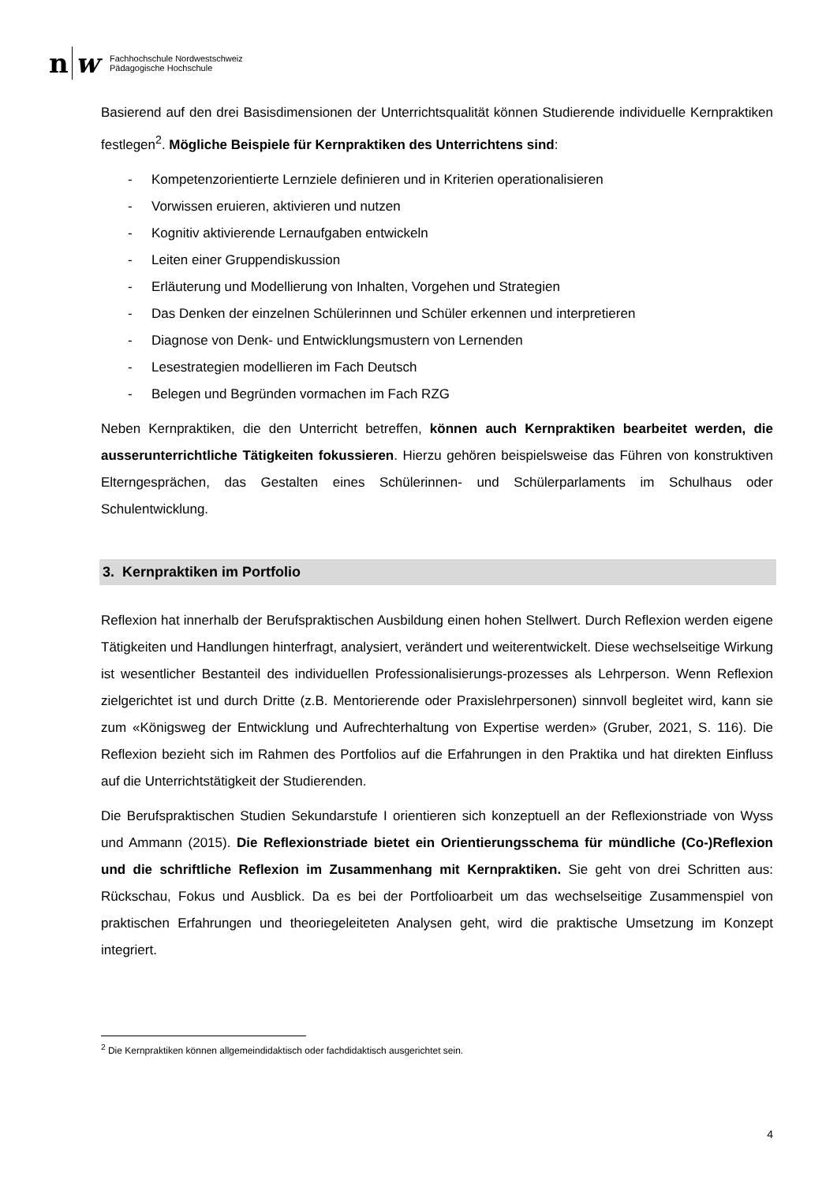n
w
Fachhochschule Nordwestschweiz
Pädagogische Hochschule
Basierend auf den drei Basisdimensionen der Unterrichtsqualität können Studierende individuelle Kernpraktiken festlegen<sup>2</sup>. Mögliche Beispiele für Kernpraktiken des Unterrichtens sind:
- Kompetenzorientierte Lernziele definieren und in Kriterien operationalisieren
- Vorwissen eruieren, aktivieren und nutzen
- Kognitiv aktivierende Lernaufgaben entwickeln
- Leiten einer Gruppendiskussion
- Erläuterung und Modellierung von Inhalten, Vorgehen und Strategien
- Das Denken der einzelnen Schülerinnen und Schüler erkennen und interpretieren
- Diagnose von Denk- und Entwicklungsmustern von Lernenden
- Lesestrategien modellieren im Fach Deutsch
- Belegen und Begründen vormachen im Fach RZG
Neben Kernpraktiken, die den Unterricht betreffen, können auch Kernpraktiken bearbeitet werden, die ausserunterrichtliche Tätigkeiten fokussieren. Hierzu gehören beispielsweise das Führen von konstruktiven Elterngesprächen, das Gestalten eines Schülerinnen- und Schülerparlaments im Schulhaus oder Schulentwicklung.
3. Kernpraktiken im Portfolio
Reflexion hat innerhalb der Berufspraktischen Ausbildung einen hohen Stellwert. Durch Reflexion werden eigene Tätigkeiten und Handlungen hinterfragt, analysiert, verändert und weiterentwickelt. Diese wechselseitige Wirkung ist wesentlicher Bestanteil des individuellen Professionalisierungs-prozesses als Lehrperson. Wenn Reflexion zielgerichtet ist und durch Dritte (z.B. Mentorierende oder Praxislehrpersonen) sinnvoll begleitet wird, kann sie zum «Königsweg der Entwicklung und Aufrechterhaltung von Expertise werden» (Gruber, 2021, S. 116). Die Reflexion bezieht sich im Rahmen des Portfolios auf die Erfahrungen in den Praktika und hat direkten Einfluss auf die Unterrichtstätigkeit der Studierenden.
Die Berufspraktischen Studien Sekundarstufe I orientieren sich konzeptuell an der Reflexionstriade von Wyss und Ammann (2015). Die Reflexionstriade bietet ein Orientierungsschema für mündliche (Co-)Reflexion und die schriftliche Reflexion im Zusammenhang mit Kernpraktiken. Sie geht von drei Schritten aus: Rückschau, Fokus und Ausblick. Da es bei der Portfolioarbeit um das wechselseitige Zusammenspiel von praktischen Erfahrungen und theoriegeleiteten Analysen geht, wird die praktische Umsetzung im Konzept integriert.
<sup>2</sup> Die Kernpraktiken können allgemeindidaktisch oder fachdidaktisch ausgerichtet sein.
4